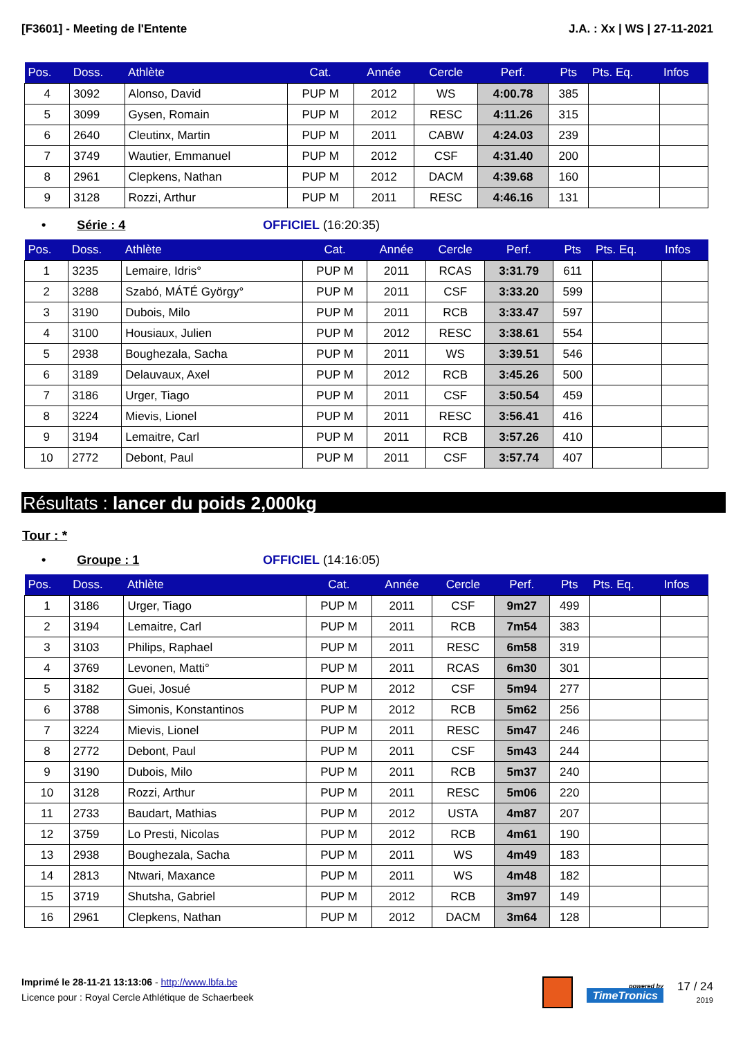[F3601] - Meeting de l'Entente J.A. : Xx | WS | 27-11-2021
| Pos. | Doss. | Athlète | Cat. | Année | Cercle | Perf. | Pts | Pts. Eq. | Infos |
| --- | --- | --- | --- | --- | --- | --- | --- | --- | --- |
| 4 | 3092 | Alonso, David | PUP M | 2012 | WS | 4:00.78 | 385 | | |
| 5 | 3099 | Gysen, Romain | PUP M | 2012 | RESC | 4:11.26 | 315 | | |
| 6 | 2640 | Cleutinx, Martin | PUP M | 2011 | CABW | 4:24.03 | 239 | | |
| 7 | 3749 | Wautier, Emmanuel | PUP M | 2012 | CSF | 4:31.40 | 200 | | |
| 8 | 2961 | Clepkens, Nathan | PUP M | 2012 | DACM | 4:39.68 | 160 | | |
| 9 | 3128 | Rozzi, Arthur | PUP M | 2011 | RESC | 4:46.16 | 131 | | |
• Série : 4 OFFICIEL (16:20:35)
| Pos. | Doss. | Athlète | Cat. | Année | Cercle | Perf. | Pts | Pts. Eq. | Infos |
| --- | --- | --- | --- | --- | --- | --- | --- | --- | --- |
| 1 | 3235 | Lemaire, Idris° | PUP M | 2011 | RCAS | 3:31.79 | 611 | | |
| 2 | 3288 | Szabó, MÁTÉ György° | PUP M | 2011 | CSF | 3:33.20 | 599 | | |
| 3 | 3190 | Dubois, Milo | PUP M | 2011 | RCB | 3:33.47 | 597 | | |
| 4 | 3100 | Housiaux, Julien | PUP M | 2012 | RESC | 3:38.61 | 554 | | |
| 5 | 2938 | Boughezala, Sacha | PUP M | 2011 | WS | 3:39.51 | 546 | | |
| 6 | 3189 | Delauvaux, Axel | PUP M | 2012 | RCB | 3:45.26 | 500 | | |
| 7 | 3186 | Urger, Tiago | PUP M | 2011 | CSF | 3:50.54 | 459 | | |
| 8 | 3224 | Mievis, Lionel | PUP M | 2011 | RESC | 3:56.41 | 416 | | |
| 9 | 3194 | Lemaitre, Carl | PUP M | 2011 | RCB | 3:57.26 | 410 | | |
| 10 | 2772 | Debont, Paul | PUP M | 2011 | CSF | 3:57.74 | 407 | | |
Résultats : lancer du poids 2,000kg
Tour : *
• Groupe : 1 OFFICIEL (14:16:05)
| Pos. | Doss. | Athlète | Cat. | Année | Cercle | Perf. | Pts | Pts. Eq. | Infos |
| --- | --- | --- | --- | --- | --- | --- | --- | --- | --- |
| 1 | 3186 | Urger, Tiago | PUP M | 2011 | CSF | 9m27 | 499 | | |
| 2 | 3194 | Lemaitre, Carl | PUP M | 2011 | RCB | 7m54 | 383 | | |
| 3 | 3103 | Philips, Raphael | PUP M | 2011 | RESC | 6m58 | 319 | | |
| 4 | 3769 | Levonen, Matti° | PUP M | 2011 | RCAS | 6m30 | 301 | | |
| 5 | 3182 | Guei, Josué | PUP M | 2012 | CSF | 5m94 | 277 | | |
| 6 | 3788 | Simonis, Konstantinos | PUP M | 2012 | RCB | 5m62 | 256 | | |
| 7 | 3224 | Mievis, Lionel | PUP M | 2011 | RESC | 5m47 | 246 | | |
| 8 | 2772 | Debont, Paul | PUP M | 2011 | CSF | 5m43 | 244 | | |
| 9 | 3190 | Dubois, Milo | PUP M | 2011 | RCB | 5m37 | 240 | | |
| 10 | 3128 | Rozzi, Arthur | PUP M | 2011 | RESC | 5m06 | 220 | | |
| 11 | 2733 | Baudart, Mathias | PUP M | 2012 | USTA | 4m87 | 207 | | |
| 12 | 3759 | Lo Presti, Nicolas | PUP M | 2012 | RCB | 4m61 | 190 | | |
| 13 | 2938 | Boughezala, Sacha | PUP M | 2011 | WS | 4m49 | 183 | | |
| 14 | 2813 | Ntwari, Maxance | PUP M | 2011 | WS | 4m48 | 182 | | |
| 15 | 3719 | Shutsha, Gabriel | PUP M | 2012 | RCB | 3m97 | 149 | | |
| 16 | 2961 | Clepkens, Nathan | PUP M | 2012 | DACM | 3m64 | 128 | | |
Imprimé le 28-11-21 13:13:06 - http://www.lbfa.be
Licence pour : Royal Cercle Athlétique de Schaerbeek
powered by
TimeTronics
17 / 24
2019